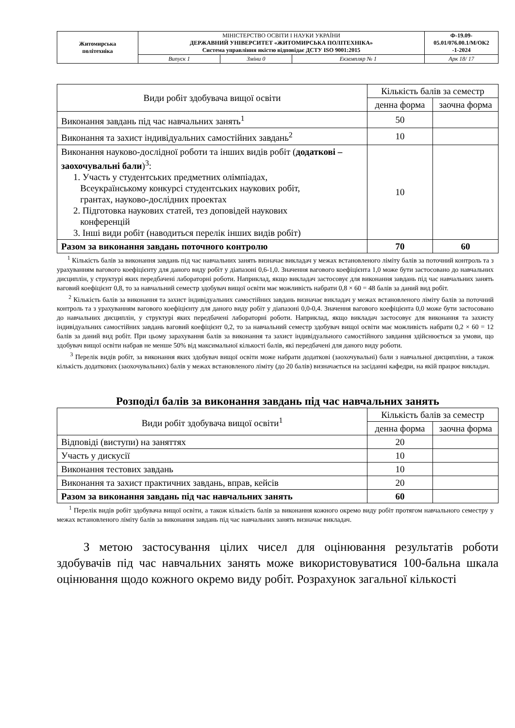| Житомирська політехніка | МІНІСТЕРСТВО ОСВІТИ І НАУКИ УКРАЇНИ ДЕРЖАВНИЙ УНІВЕРСИТЕТ «ЖИТОМИРСЬКА ПОЛІТЕХНІКА» Система управління якістю відповідає ДСТУ ISO 9001:2015 | | | Ф-19.09- 05.01/076.00.1/М/ОК2 -1-2024 |
| | Випуск 1 | Зміни 0 | Екземпляр № 1 | Арк 18/ 17 |
| Види робіт здобувача вищої освіти | Кількість балів за семестр | |
| --- | --- | --- |
| | денна форма | заочна форма |
| Виконання завдань під час навчальних занять<sup>1</sup> | 50 | |
| Виконання та захист індивідуальних самостійних завдань<sup>2</sup> | 10 | |
| Виконання науково-дослідної роботи та інших видів робіт ( додаткові – заохочувальні бали )<sup>3</sup>: 1. Участь у студентських предметних олімпіадах, Всеукраїнському конкурсі студентських наукових робіт, грантах, науково-дослідних проектах 2. Підготовка наукових статей, тез доповідей наукових конференцій 3. Інші види робіт (наводиться перелік інших видів робіт) | 10 | |
| Разом за виконання завдань поточного контролю | 70 | 60 |
<sup>1</sup> Кількість балів за виконання завдань під час навчальних занять визначає викладач у межах встановленого ліміту балів за поточний контроль та з урахуванням вагового коефіцієнту для даного виду робіт у діапазоні 0,6-1,0. Значення вагового коефіцієнта 1,0 може бути застосовано до навчальних дисциплін, у структурі яких передбачені лабораторні роботи. Наприклад, якщо викладач застосовує для виконання завдань під час навчальних занять ваговий коефіцієнт 0,8, то за навчальний семестр здобувач вищої освіти має можливість набрати 0,8 × 60 = 48 балів за даний вид робіт.
<sup>2</sup> Кількість балів за виконання та захист індивідуальних самостійних завдань визначає викладач у межах встановленого ліміту балів за поточний контроль та з урахуванням вагового коефіцієнту для даного виду робіт у діапазоні 0,0-0,4. Значення вагового коефіцієнта 0,0 може бути застосовано до навчальних дисциплін, у структурі яких передбачені лабораторні роботи. Наприклад, якщо викладач застосовує для виконання та захисту індивідуальних самостійних завдань ваговий коефіцієнт 0,2, то за навчальний семестр здобувач вищої освіти має можливість набрати 0,2 × 60 = 12 балів за даний вид робіт. При цьому зарахування балів за виконання та захист індивідуального самостійного завдання здійснюється за умови, що здобувач вищої освіти набрав не менше 50% від максимальної кількості балів, які передбачені для даного виду роботи.
<sup>3</sup> Перелік видів робіт, за виконання яких здобувач вищої освіти може набрати додаткові (заохочувальні) бали з навчальної дисципліни, а також кількість додаткових (заохочувальних) балів у межах встановленого ліміту (до 20 балів) визначається на засіданні кафедри, на якій працює викладач.
Розподіл балів за виконання завдань під час навчальних занять
| Види робіт здобувача вищої освіти<sup>1</sup> | Кількість балів за семестр | |
| --- | --- | --- |
| | денна форма | заочна форма |
| Відповіді (виступи) на заняттях | 20 | |
| Участь у дискусії | 10 | |
| Виконання тестових завдань | 10 | |
| Виконання та захист практичних завдань, вправ, кейсів | 20 | |
| Разом за виконання завдань під час навчальних занять | 60 | |
<sup>1</sup> Перелік видів робіт здобувача вищої освіти, а також кількість балів за виконання кожного окремо виду робіт протягом навчального семестру у межах встановленого ліміту балів за виконання завдань під час навчальних занять визначає викладач.
З метою застосування цілих чисел для оцінювання результатів роботи здобувачів під час навчальних занять може використовуватися 100-бальна шкала оцінювання щодо кожного окремо виду робіт. Розрахунок загальної кількості